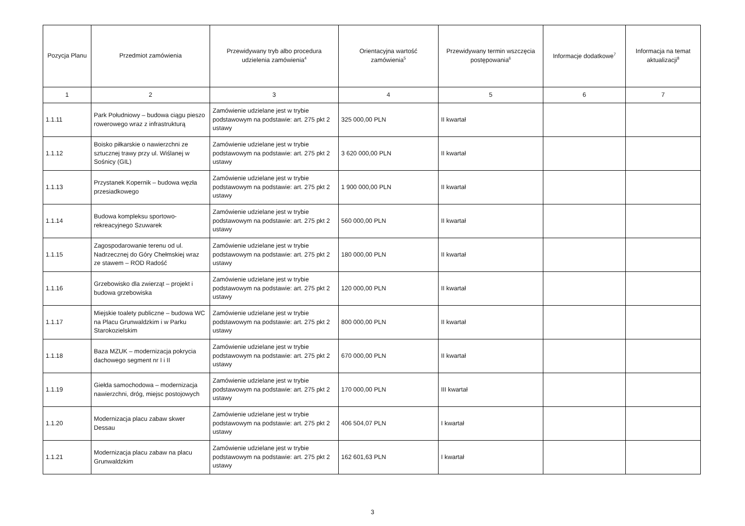| Pozycja Planu | Przedmiot zamówienia | Przewidywany tryb albo procedura udzielenia zamówienia<sup>4</sup> | Orientacyjna wartość zamówienia<sup>5</sup> | Przewidywany termin wszczęcia postępowania<sup>6</sup> | Informacje dodatkowe<sup>7</sup> | Informacja na temat aktualizacji<sup>8</sup> |
| --- | --- | --- | --- | --- | --- | --- |
| 1 | 2 | 3 | 4 | 5 | 6 | 7 |
| 1.1.11 | Park Południowy – budowa ciągu pieszo rowerowego wraz z infrastrukturą | Zamówienie udzielane jest w trybie podstawowym na podstawie: art. 275 pkt 2 ustawy | 325 000,00 PLN | II kwartał | | |
| 1.1.12 | Boisko piłkarskie o nawierzchni ze sztucznej trawy przy ul. Wiślanej w Sośnicy (GIL) | Zamówienie udzielane jest w trybie podstawowym na podstawie: art. 275 pkt 2 ustawy | 3 620 000,00 PLN | II kwartał | | |
| 1.1.13 | Przystanek Kopernik – budowa węzła przesiadkowego | Zamówienie udzielane jest w trybie podstawowym na podstawie: art. 275 pkt 2 ustawy | 1 900 000,00 PLN | II kwartał | | |
| 1.1.14 | Budowa kompleksu sportowo-rekreacyjnego Szuwarek | Zamówienie udzielane jest w trybie podstawowym na podstawie: art. 275 pkt 2 ustawy | 560 000,00 PLN | II kwartał | | |
| 1.1.15 | Zagospodarowanie terenu od ul. Nadrzecznej do Góry Chełmskiej wraz ze stawem – ROD Radość | Zamówienie udzielane jest w trybie podstawowym na podstawie: art. 275 pkt 2 ustawy | 180 000,00 PLN | II kwartał | | |
| 1.1.16 | Grzebowisko dla zwierząt – projekt i budowa grzebowiska | Zamówienie udzielane jest w trybie podstawowym na podstawie: art. 275 pkt 2 ustawy | 120 000,00 PLN | II kwartał | | |
| 1.1.17 | Miejskie toalety publiczne – budowa WC na Placu Grunwaldzkim i w Parku Starokozielskim | Zamówienie udzielane jest w trybie podstawowym na podstawie: art. 275 pkt 2 ustawy | 800 000,00 PLN | II kwartał | | |
| 1.1.18 | Baza MZUK – modernizacja pokrycia dachowego segment nr I i II | Zamówienie udzielane jest w trybie podstawowym na podstawie: art. 275 pkt 2 ustawy | 670 000,00 PLN | II kwartał | | |
| 1.1.19 | Giełda samochodowa – modernizacja nawierzchni, dróg, miejsc postojowych | Zamówienie udzielane jest w trybie podstawowym na podstawie: art. 275 pkt 2 ustawy | 170 000,00 PLN | III kwartał | | |
| 1.1.20 | Modernizacja placu zabaw skwer Dessau | Zamówienie udzielane jest w trybie podstawowym na podstawie: art. 275 pkt 2 ustawy | 406 504,07 PLN | I kwartał | | |
| 1.1.21 | Modernizacja placu zabaw na placu Grunwaldzkim | Zamówienie udzielane jest w trybie podstawowym na podstawie: art. 275 pkt 2 ustawy | 162 601,63 PLN | I kwartał | | |
3